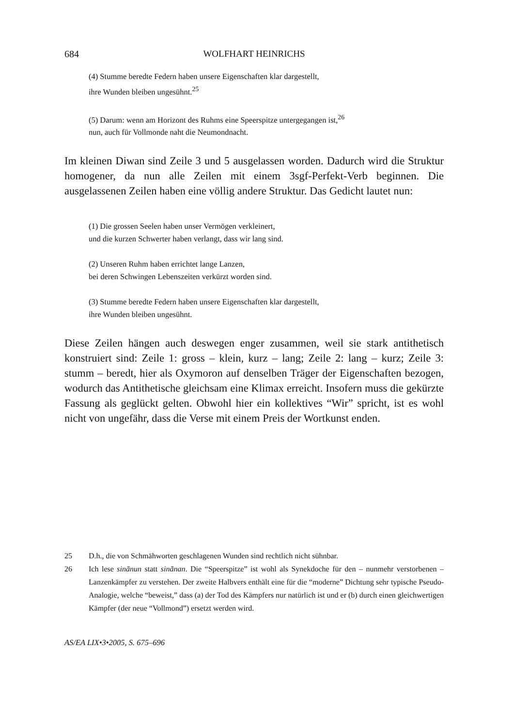684 WOLFHART HEINRICHS
(4) Stumme beredte Federn haben unsere Eigenschaften klar dargestellt,
ihre Wunden bleiben ungesühnt.<sup>25</sup>
(5) Darum: wenn am Horizont des Ruhms eine Speerspitze untergegangen ist,<sup>26</sup>
nun, auch für Vollmonde naht die Neumondnacht.
Im kleinen Diwan sind Zeile 3 und 5 ausgelassen worden. Dadurch wird die Struktur homogener, da nun alle Zeilen mit einem 3sgf-Perfekt-Verb beginnen. Die ausgelassenen Zeilen haben eine völlig andere Struktur. Das Gedicht lautet nun:
(1) Die grossen Seelen haben unser Vermögen verkleinert,
und die kurzen Schwerter haben verlangt, dass wir lang sind.
(2) Unseren Ruhm haben errichtet lange Lanzen,
bei deren Schwingen Lebenszeiten verkürzt worden sind.
(3) Stumme beredte Federn haben unsere Eigenschaften klar dargestellt,
ihre Wunden bleiben ungesühnt.
Diese Zeilen hängen auch deswegen enger zusammen, weil sie stark antithetisch konstruiert sind: Zeile 1: gross – klein, kurz – lang; Zeile 2: lang – kurz; Zeile 3: stumm – beredt, hier als Oxymoron auf denselben Träger der Eigenschaften bezogen, wodurch das Antithetische gleichsam eine Klimax erreicht. Insofern muss die gekürzte Fassung als geglückt gelten. Obwohl hier ein kollektives “Wir” spricht, ist es wohl nicht von ungefähr, dass die Verse mit einem Preis der Wortkunst enden.
25 D.h., die von Schmähworten geschlagenen Wunden sind rechtlich nicht sühnbar.
26 Ich lese sinānun statt sinānan. Die “Speerspitze” ist wohl als Synekdoche für den – nunmehr verstorbenen – Lanzenkämpfer zu verstehen. Der zweite Halbvers enthält eine für die “moderne” Dichtung sehr typische Pseudo-Analogie, welche “beweist,” dass (a) der Tod des Kämpfers nur natürlich ist und er (b) durch einen gleichwertigen Kämpfer (der neue “Vollmond”) ersetzt werden wird.
AS/EA LIX•3•2005, S. 675–696